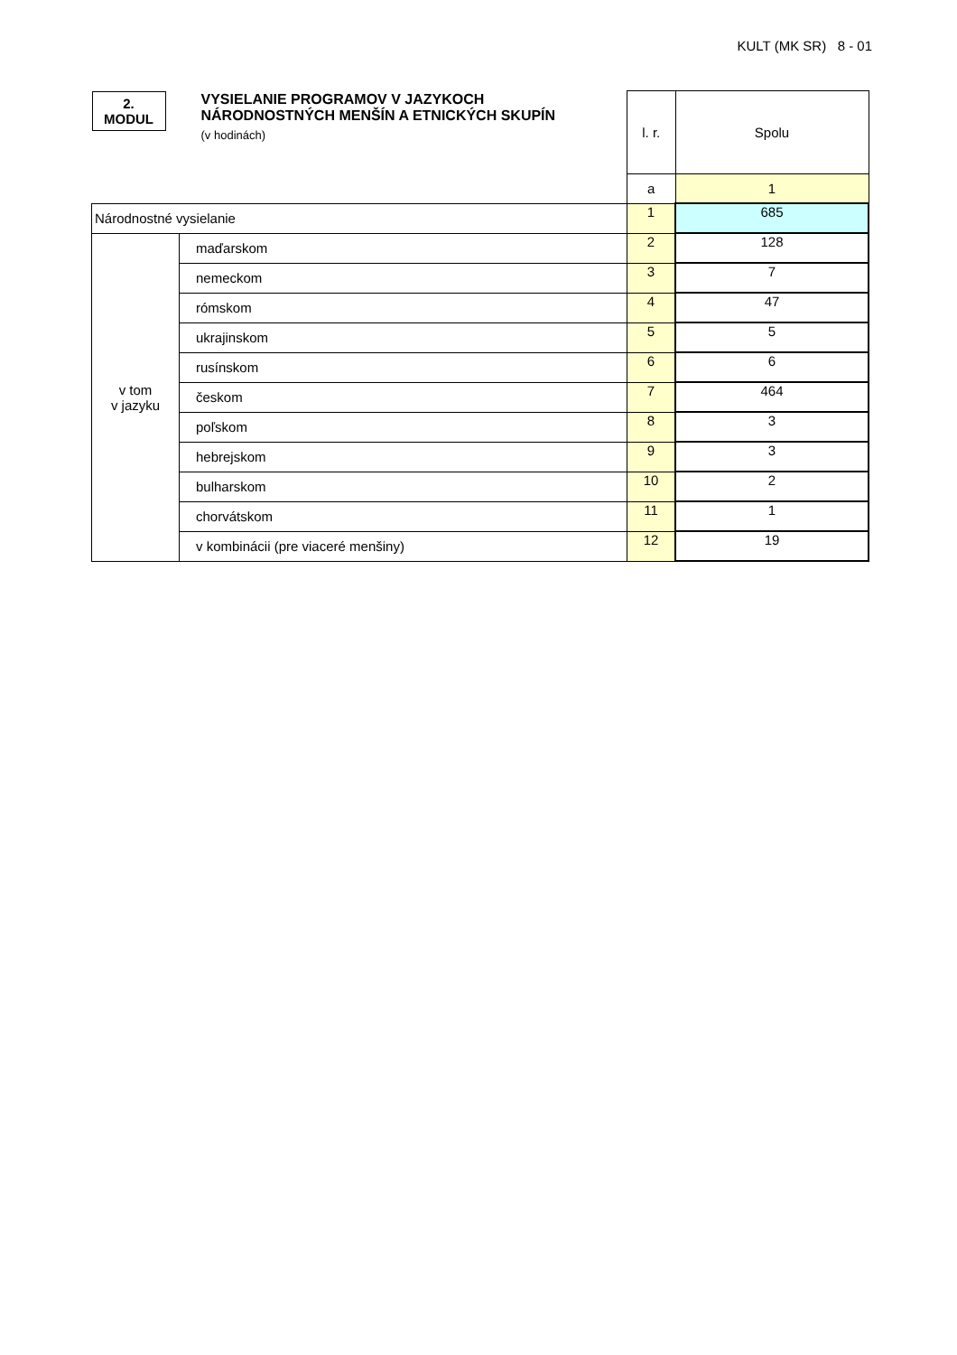KULT (MK SR) 8 - 01
| 2. MODUL | VYSIELANIE PROGRAMOV V JAZYKOCH NÁRODNOSTNÝCH MENŠÍN A ETNICKÝCH SKUPÍN (v hodinách) | l. r. | Spolu |
| | | a | 1 |
| Národnostné vysielanie | | 1 | 685 |
| v tom v jazyku | maďarskom | 2 | 128 |
| | nemeckom | 3 | 7 |
| | rómskom | 4 | 47 |
| | ukrajinskom | 5 | 5 |
| | rusínskom | 6 | 6 |
| | českom | 7 | 464 |
| | poľskom | 8 | 3 |
| | hebrejskom | 9 | 3 |
| | bulharskom | 10 | 2 |
| | chorvátskom | 11 | 1 |
| | v kombinácii (pre viaceré menšiny) | 12 | 19 |